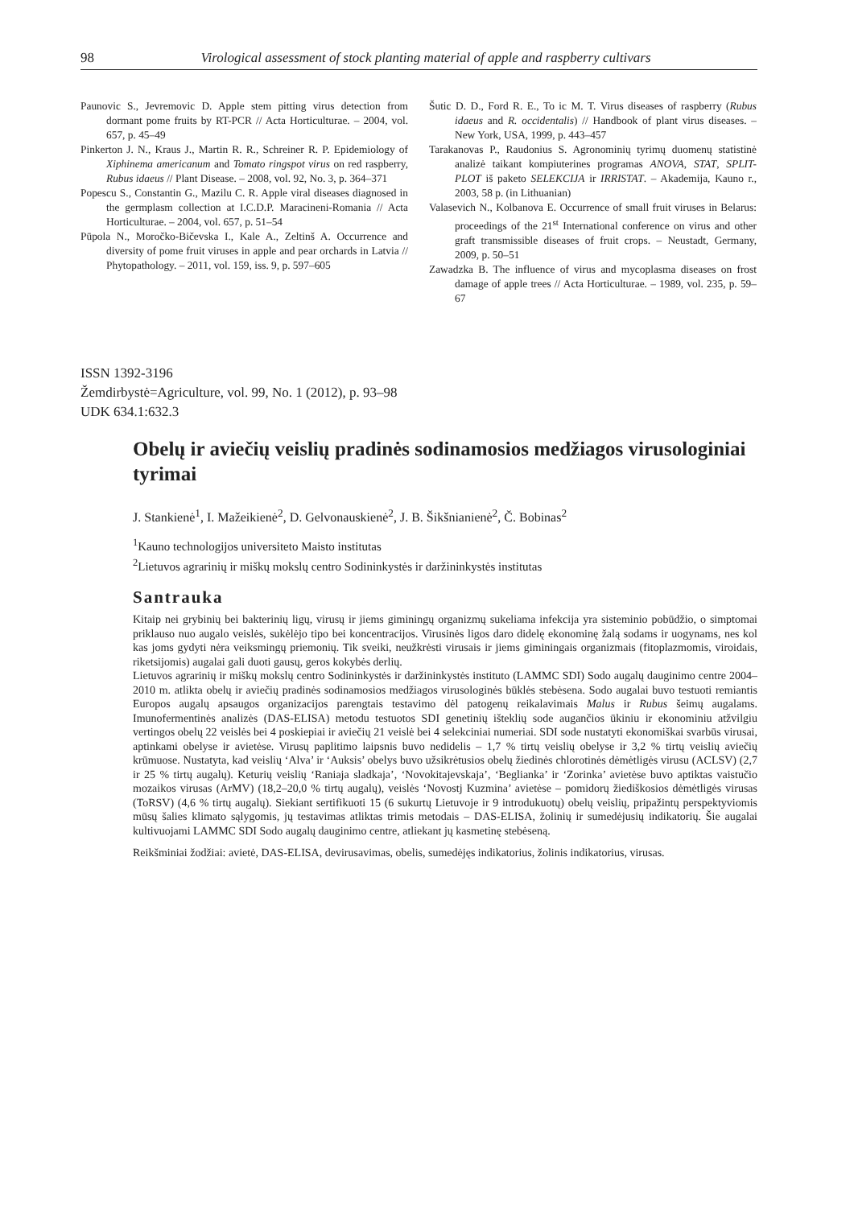98 Virological assessment of stock planting material of apple and raspberry cultivars
Paunovic S., Jevremovic D. Apple stem pitting virus detection from dormant pome fruits by RT-PCR // Acta Horticulturae. – 2004, vol. 657, p. 45–49
Pinkerton J. N., Kraus J., Martin R. R., Schreiner R. P. Epidemiology of Xiphinema americanum and Tomato ringspot virus on red raspberry, Rubus idaeus // Plant Disease. – 2008, vol. 92, No. 3, p. 364–371
Popescu S., Constantin G., Mazilu C. R. Apple viral diseases diagnosed in the germplasm collection at I.C.D.P. Maracineni-Romania // Acta Horticulturae. – 2004, vol. 657, p. 51–54
Pūpola N., Moročko-Bičevska I., Kale A., Zeltinš A. Occurrence and diversity of pome fruit viruses in apple and pear orchards in Latvia // Phytopathology. – 2011, vol. 159, iss. 9, p. 597–605
Šutic D. D., Ford R. E., To ic M. T. Virus diseases of raspberry (Rubus idaeus and R. occidentalis) // Handbook of plant virus diseases. – New York, USA, 1999, p. 443–457
Tarakanovas P., Raudonius S. Agronominių tyrimų duomenų statistinė analizė taikant kompiuterines programas ANOVA, STAT, SPLIT-PLOT iš paketo SELEKCIJA ir IRRISTAT. – Akademija, Kauno r., 2003, 58 p. (in Lithuanian)
Valasevich N., Kolbanova E. Occurrence of small fruit viruses in Belarus: proceedings of the 21<sup>st</sup> International conference on virus and other graft transmissible diseases of fruit crops. – Neustadt, Germany, 2009, p. 50–51
Zawadzka B. The influence of virus and mycoplasma diseases on frost damage of apple trees // Acta Horticulturae. – 1989, vol. 235, p. 59–67
ISSN 1392-3196
Žemdirbystė=Agriculture, vol. 99, No. 1 (2012), p. 93–98
UDK 634.1:632.3
Obelų ir aviečių veislių pradinės sodinamosios medžiagos virusologiniai tyrimai
J. Stankienė<sup>1</sup>, I. Mažeikienė<sup>2</sup>, D. Gelvonauskienė<sup>2</sup>, J. B. Šikšnianienė<sup>2</sup>, Č. Bobinas<sup>2</sup>
<sup>1</sup> Kauno technologijos universiteto Maisto institutas
<sup>2</sup> Lietuvos agrarinių ir miškų mokslų centro Sodininkystės ir daržininkystės institutas
Santrauka
Kitaip nei grybinių bei bakterinių ligų, virusų ir jiems giminingų organizmų sukeliama infekcija yra sisteminio pobūdžio, o simptomai priklauso nuo augalo veislės, sukėlėjo tipo bei koncentracijos. Virusinės ligos daro didelę ekonominę žalą sodams ir uogynams, nes kol kas joms gydyti nėra veiksmingų priemonių. Tik sveiki, neužkrėsti virusais ir jiems giminingais organizmais (fitoplazmomis, viroidais, riketsijomis) augalai gali duoti gausų, geros kokybės derlių.
Lietuvos agrarinių ir miškų mokslų centro Sodininkystės ir daržininkystės instituto (LAMMC SDI) Sodo augalų dauginimo centre 2004–2010 m. atlikta obelų ir aviečių pradinės sodinamosios medžiagos virusologinės būklės stebėsena. Sodo augalai buvo testuoti remiantis Europos augalų apsaugos organizacijos parengtais testavimo dėl patogenų reikalavimais Malus ir Rubus šeimų augalams. Imunofermentinės analizės (DAS-ELISA) metodu testuotos SDI genetinių išteklių sode augančios ūkiniu ir ekonominiu atžvilgiu vertingos obelų 22 veislės bei 4 poskiepiai ir aviečių 21 veislė bei 4 selekciniai numeriai. SDI sode nustatyti ekonomiškai svarbūs virusai, aptinkami obelyse ir avietėse. Virusų paplitimo laipsnis buvo nedidelis – 1,7 % tirtų veislių obelyse ir 3,2 % tirtų veislių aviečių krūmuose. Nustatyta, kad veislių ‘Alva’ ir ‘Auksis’ obelys buvo užsikrėtusios obelų žiedinės chlorotinės dėmėtligės virusu (ACLSV) (2,7 ir 25 % tirtų augalų). Keturių veislių ‘Raniaja sladkaja’, ‘Novokitajevskaja’, ‘Beglianka’ ir ‘Zorinka’ avietėse buvo aptiktas vaistučio mozaikos virusas (ArMV) (18,2–20,0 % tirtų augalų), veislės ‘Novostj Kuzmina’ avietėse – pomidorų žiediškosios dėmėtligės virusas (ToRSV) (4,6 % tirtų augalų). Siekiant sertifikuoti 15 (6 sukurtų Lietuvoje ir 9 introdukuotų) obelų veislių, pripažintų perspektyviomis mūsų šalies klimato sąlygomis, jų testavimas atliktas trimis metodais – DAS-ELISA, žolinių ir sumedėjusių indikatorių. Šie augalai kultivuojami LAMMC SDI Sodo augalų dauginimo centre, atliekant jų kasmetinę stebėseną.
Reikšminiai žodžiai: avietė, DAS-ELISA, devirusavimas, obelis, sumedėjęs indikatorius, žolinis indikatorius, virusas.